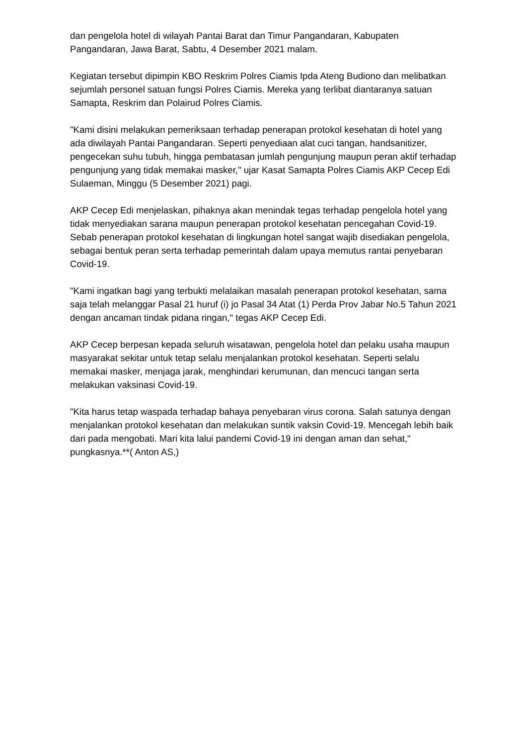dan pengelola hotel di wilayah Pantai Barat dan Timur Pangandaran, Kabupaten Pangandaran, Jawa Barat, Sabtu, 4 Desember 2021 malam.
Kegiatan tersebut dipimpin KBO Reskrim Polres Ciamis Ipda Ateng Budiono dan melibatkan sejumlah personel satuan fungsi Polres Ciamis. Mereka yang terlibat diantaranya satuan Samapta, Reskrim dan Polairud Polres Ciamis.
"Kami disini melakukan pemeriksaan terhadap penerapan protokol kesehatan di hotel yang ada diwilayah Pantai Pangandaran. Seperti penyediaan alat cuci tangan, handsanitizer, pengecekan suhu tubuh, hingga pembatasan jumlah pengunjung maupun peran aktif terhadap pengunjung yang tidak memakai masker," ujar Kasat Samapta Polres Ciamis AKP Cecep Edi Sulaeman, Minggu (5 Desember 2021) pagi.
AKP Cecep Edi menjelaskan, pihaknya akan menindak tegas terhadap pengelola hotel yang tidak menyediakan sarana maupun penerapan protokol kesehatan pencegahan Covid-19. Sebab penerapan protokol kesehatan di lingkungan hotel sangat wajib disediakan pengelola, sebagai bentuk peran serta terhadap pemerintah dalam upaya memutus rantai penyebaran Covid-19.
"Kami ingatkan bagi yang terbukti melalaikan masalah penerapan protokol kesehatan, sama saja telah melanggar Pasal 21 huruf (i) jo Pasal 34 Atat (1) Perda Prov Jabar No.5 Tahun 2021 dengan ancaman tindak pidana ringan," tegas AKP Cecep Edi.
AKP Cecep berpesan kepada seluruh wisatawan, pengelola hotel dan pelaku usaha maupun masyarakat sekitar untuk tetap selalu menjalankan protokol kesehatan. Seperti selalu memakai masker, menjaga jarak, menghindari kerumunan, dan mencuci tangan serta melakukan vaksinasi Covid-19.
"Kita harus tetap waspada terhadap bahaya penyebaran virus corona. Salah satunya dengan menjalankan protokol kesehatan dan melakukan suntik vaksin Covid-19. Mencegah lebih baik dari pada mengobati. Mari kita lalui pandemi Covid-19 ini dengan aman dan sehat," pungkasnya.**( Anton AS,)